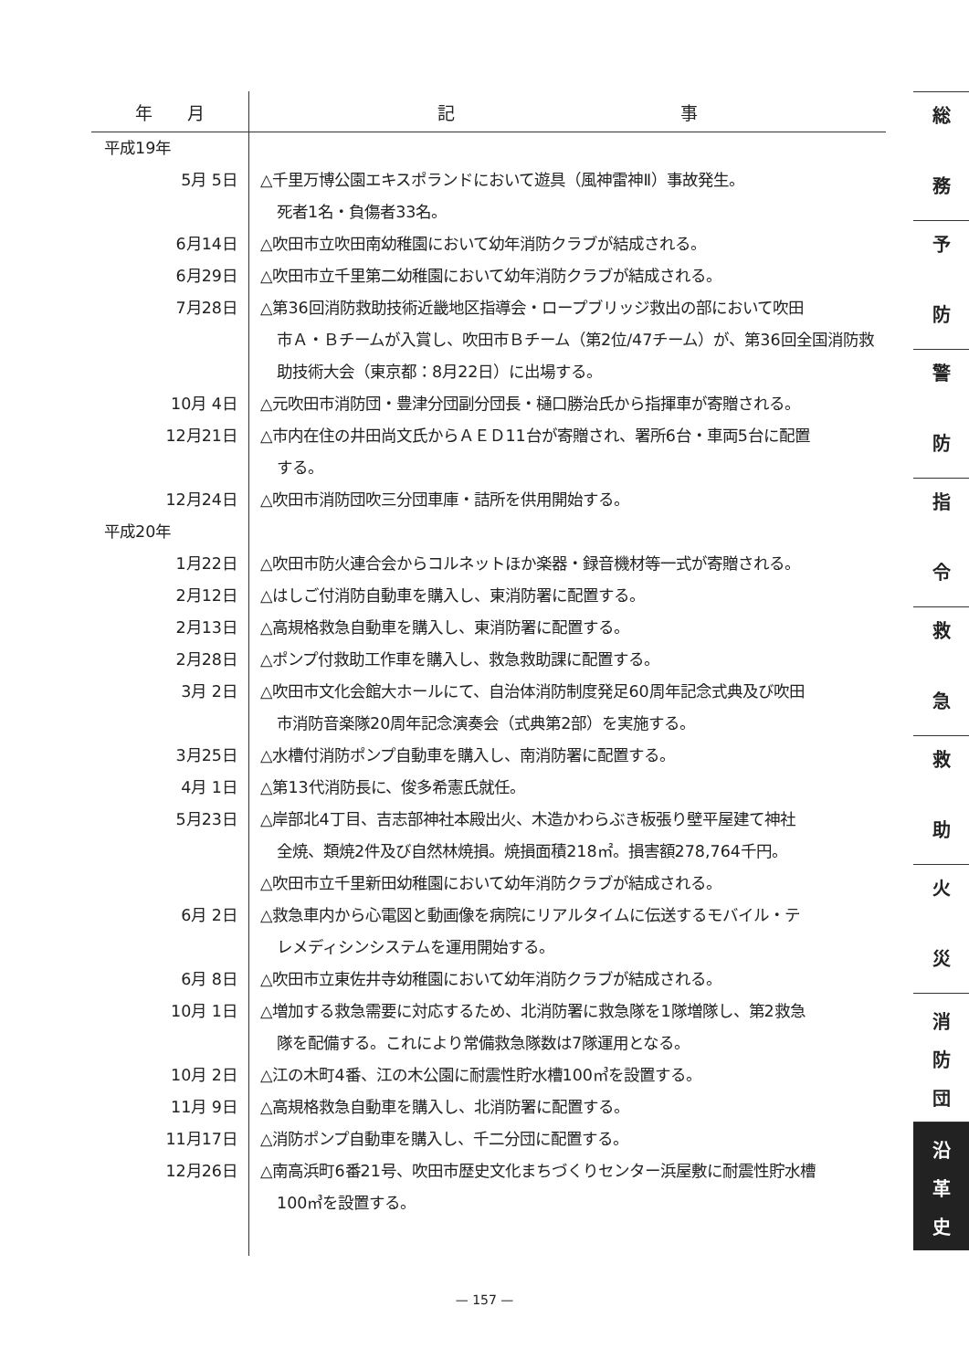| 年 月 | 記 事 |
| --- | --- |
| 平成19年 | |
| 5月 5日 | △千里万博公園エキスポランドにおいて遊具（風神雷神Ⅱ）事故発生。 死者1名・負傷者33名。 |
| 6月14日 | △吹田市立吹田南幼稚園において幼年消防クラブが結成される。 |
| 6月29日 | △吹田市立千里第二幼稚園において幼年消防クラブが結成される。 |
| 7月28日 | △第36回消防救助技術近畿地区指導会・ロープブリッジ救出の部において吹田 市Ａ・Ｂチームが入賞し、吹田市Ｂチーム（第2位/47チーム）が、第36回全国消防救助技術大会（東京都：8月22日）に出場する。 |
| 10月 4日 | △元吹田市消防団・豊津分団副分団長・樋口勝治氏から指揮車が寄贈される。 |
| 12月21日 | △市内在住の井田尚文氏からＡＥＤ11台が寄贈され、署所6台・車両5台に配置 する。 |
| 12月24日 | △吹田市消防団吹三分団車庫・詰所を供用開始する。 |
| 平成20年 | |
| 1月22日 | △吹田市防火連合会からコルネットほか楽器・録音機材等一式が寄贈される。 |
| 2月12日 | △はしご付消防自動車を購入し、東消防署に配置する。 |
| 2月13日 | △高規格救急自動車を購入し、東消防署に配置する。 |
| 2月28日 | △ポンプ付救助工作車を購入し、救急救助課に配置する。 |
| 3月 2日 | △吹田市文化会館大ホールにて、自治体消防制度発足60周年記念式典及び吹田 市消防音楽隊20周年記念演奏会（式典第2部）を実施する。 |
| 3月25日 | △水槽付消防ポンプ自動車を購入し、南消防署に配置する。 |
| 4月 1日 | △第13代消防長に、俊多希憲氏就任。 |
| 5月23日 | △岸部北4丁目、吉志部神社本殿出火、木造かわらぶき板張り壁平屋建て神社 全焼、類焼2件及び自然林焼損。焼損面積218㎡。損害額278,764千円。 △吹田市立千里新田幼稚園において幼年消防クラブが結成される。 |
| 6月 2日 | △救急車内から心電図と動画像を病院にリアルタイムに伝送するモバイル・テ レメディシンシステムを運用開始する。 |
| 6月 8日 | △吹田市立東佐井寺幼稚園において幼年消防クラブが結成される。 |
| 10月 1日 | △増加する救急需要に対応するため、北消防署に救急隊を1隊増隊し、第2救急 隊を配備する。これにより常備救急隊数は7隊運用となる。 |
| 10月 2日 | △江の木町4番、江の木公園に耐震性貯水槽100㎥を設置する。 |
| 11月 9日 | △高規格救急自動車を購入し、北消防署に配置する。 |
| 11月17日 | △消防ポンプ自動車を購入し、千二分団に配置する。 |
| 12月26日 | △南高浜町6番21号、吹田市歴史文化まちづくりセンター浜屋敷に耐震性貯水槽 100㎥を設置する。 |
総
務
予
防
警
防
指
令
救
急
救
助
火
災
消
防
団
沿
革
史
— 157 —